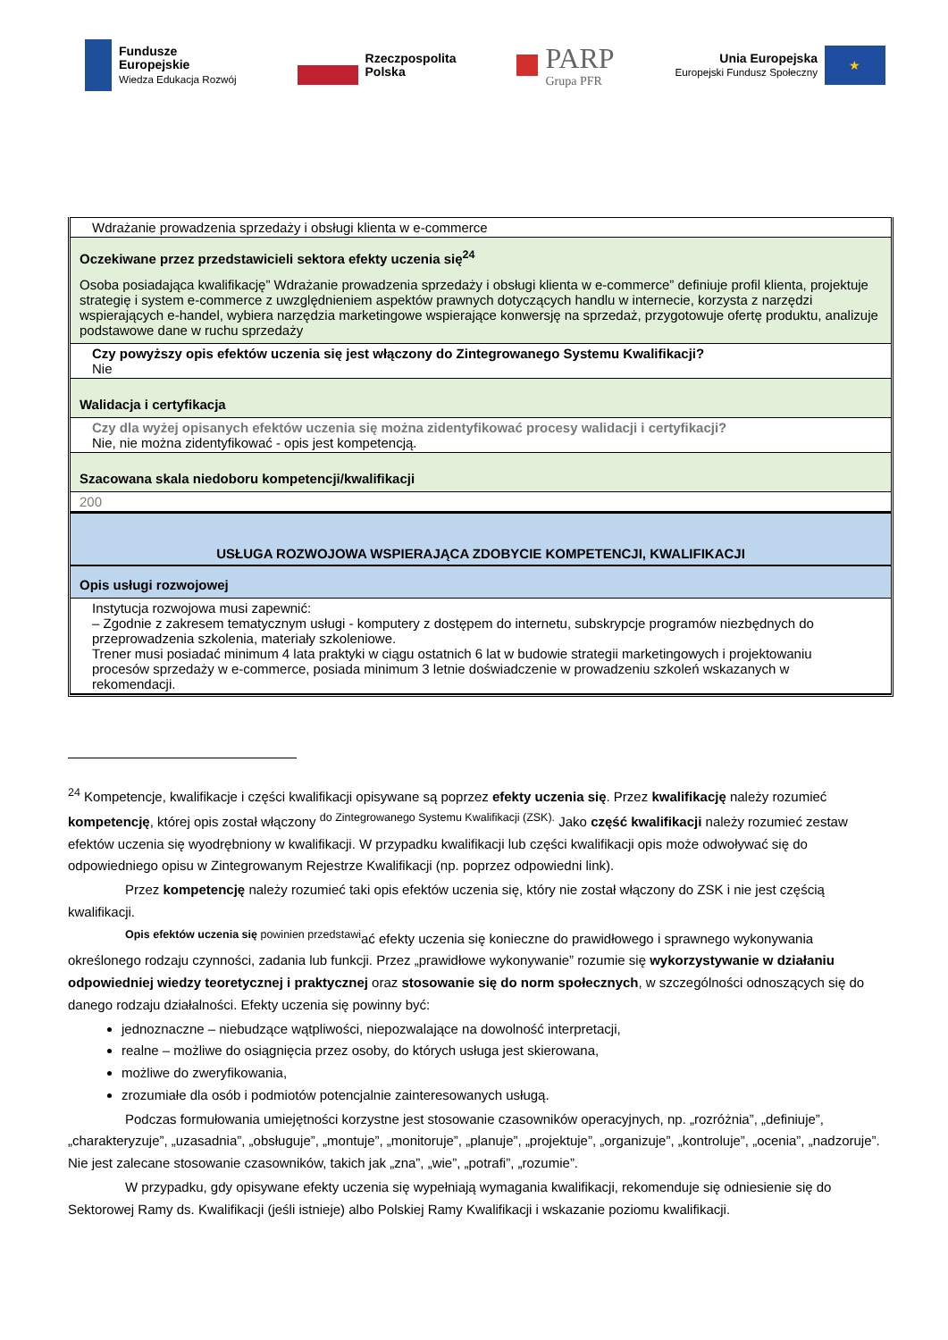Fundusze
Europejskie
Wiedza Edukacja Rozwój
Rzeczpospolita
Polska
PARP
Grupa PFR
Unia Europejska
Europejski Fundusz Społeczny
★
Wdrażanie prowadzenia sprzedaży i obsługi klienta w e-commerce
Oczekiwane przez przedstawicieli sektora efekty uczenia się<sup>24</sup>
Osoba posiadająca kwalifikację” Wdrażanie prowadzenia sprzedaży i obsługi klienta w e-commerce” definiuje profil klienta, projektuje strategię i system e-commerce z uwzględnieniem aspektów prawnych dotyczących handlu w internecie, korzysta z narzędzi wspierających e-handel, wybiera narzędzia marketingowe wspierające konwersję na sprzedaż, przygotowuje ofertę produktu, analizuje podstawowe dane w ruchu sprzedaży
Czy powyższy opis efektów uczenia się jest włączony do Zintegrowanego Systemu Kwalifikacji?
Nie
Walidacja i certyfikacja
Czy dla wyżej opisanych efektów uczenia się można zidentyfikować procesy walidacji i certyfikacji?
Nie, nie można zidentyfikować - opis jest kompetencją.
Szacowana skala niedoboru kompetencji/kwalifikacji
200
USŁUGA ROZWOJOWA WSPIERAJĄCA ZDOBYCIE KOMPETENCJI, KWALIFIKACJI
Opis usługi rozwojowej
Instytucja rozwojowa musi zapewnić:
– Zgodnie z zakresem tematycznym usługi - komputery z dostępem do internetu, subskrypcje programów niezbędnych do przeprowadzenia szkolenia, materiały szkoleniowe.
Trener musi posiadać minimum 4 lata praktyki w ciągu ostatnich 6 lat w budowie strategii marketingowych i projektowaniu procesów sprzedaży w e-commerce, posiada minimum 3 letnie doświadczenie w prowadzeniu szkoleń wskazanych w rekomendacji.
<sup>24</sup> Kompetencje, kwalifikacje i części kwalifikacji opisywane są poprzez efekty uczenia się. Przez kwalifikację należy rozumieć kompetencję, której opis został włączony <sup>do Zintegrowanego Systemu Kwalifikacji (ZSK).</sup> Jako część kwalifikacji należy rozumieć zestaw efektów uczenia się wyodrębniony w kwalifikacji. W przypadku kwalifikacji lub części kwalifikacji opis może odwoływać się do odpowiedniego opisu w Zintegrowanym Rejestrze Kwalifikacji (np. poprzez odpowiedni link).
Przez kompetencję należy rozumieć taki opis efektów uczenia się, który nie został włączony do ZSK i nie jest częścią kwalifikacji.
<sup>Opis efektów uczenia się powinien przedstawi</sup>ać efekty uczenia się konieczne do prawidłowego i sprawnego wykonywania określonego rodzaju czynności, zadania lub funkcji. Przez „prawidłowe wykonywanie” rozumie się wykorzystywanie w działaniu odpowiedniej wiedzy teoretycznej i praktycznej oraz stosowanie się do norm społecznych, w szczególności odnoszących się do danego rodzaju działalności. Efekty uczenia się powinny być:
jednoznaczne – niebudzące wątpliwości, niepozwalające na dowolność interpretacji,
realne – możliwe do osiągnięcia przez osoby, do których usługa jest skierowana,
możliwe do zweryfikowania,
zrozumiałe dla osób i podmiotów potencjalnie zainteresowanych usługą.
Podczas formułowania umiejętności korzystne jest stosowanie czasowników operacyjnych, np. „rozróżnia”, „definiuje”, „charakteryzuje”, „uzasadnia”, „obsługuje”, „montuje”, „monitoruje”, „planuje”, „projektuje”, „organizuje”, „kontroluje”, „ocenia”, „nadzoruje”. Nie jest zalecane stosowanie czasowników, takich jak „zna”, „wie”, „potrafi”, „rozumie”.
W przypadku, gdy opisywane efekty uczenia się wypełniają wymagania kwalifikacji, rekomenduje się odniesienie się do Sektorowej Ramy ds. Kwalifikacji (jeśli istnieje) albo Polskiej Ramy Kwalifikacji i wskazanie poziomu kwalifikacji.